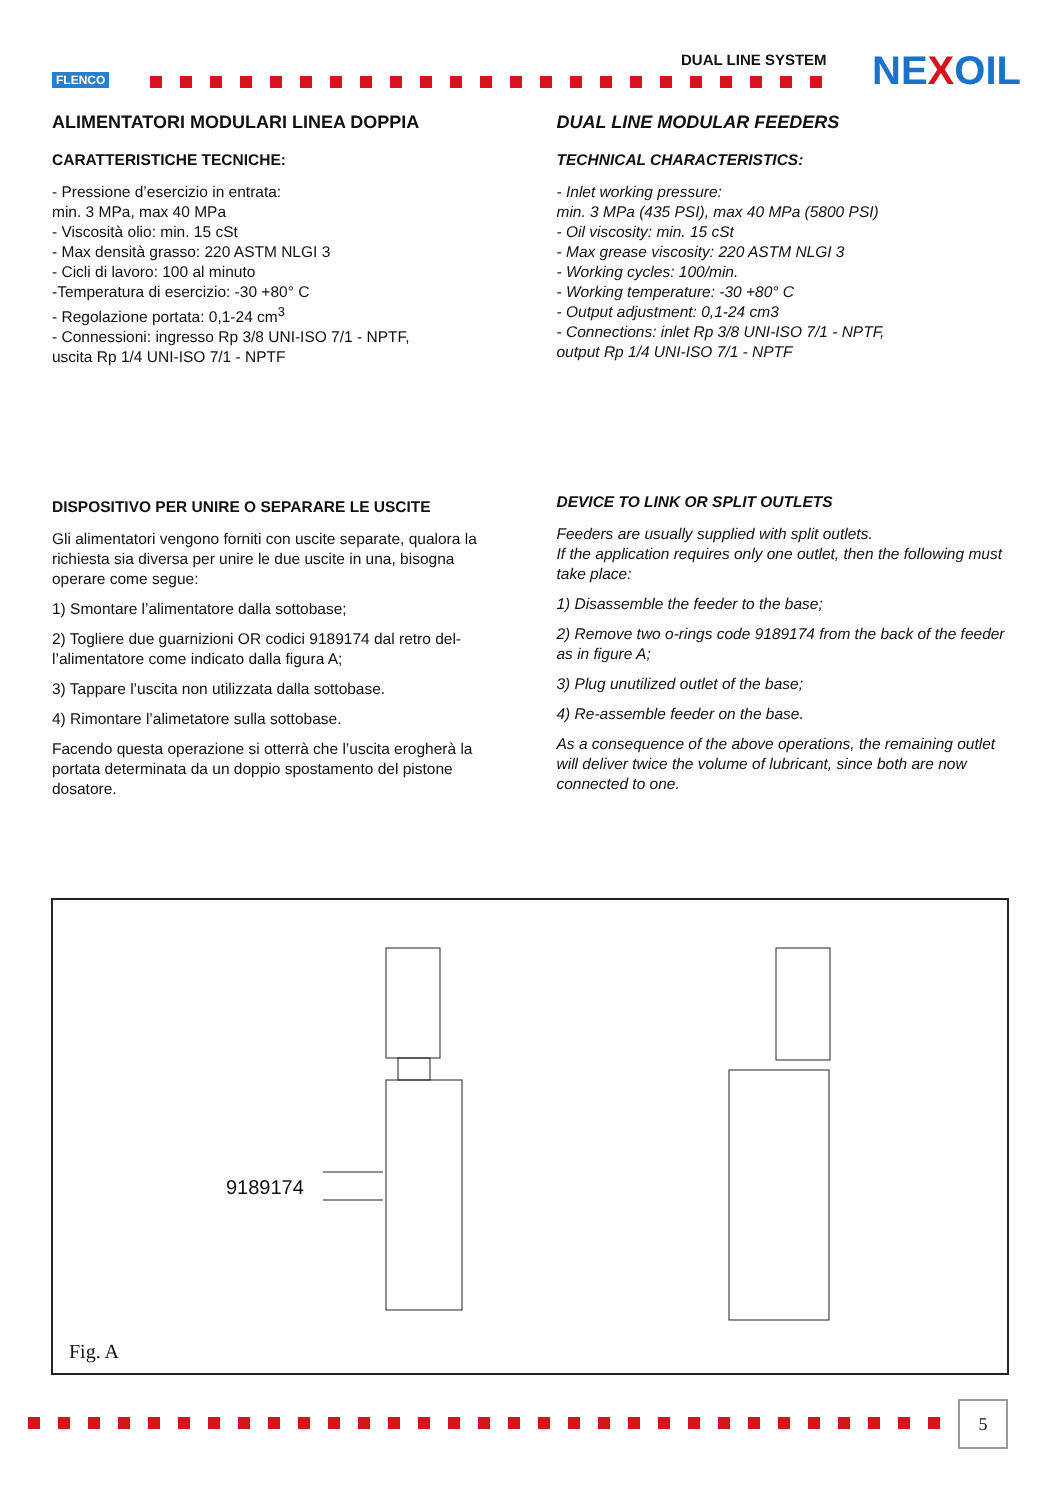FLENCO
DUAL LINE SYSTEM NEXOIL
ALIMENTATORI MODULARI LINEA DOPPIA
CARATTERISTICHE TECNICHE:
- Pressione d’esercizio in entrata:
min. 3 MPa, max 40 MPa
- Viscosità olio: min. 15 cSt
- Max densità grasso: 220 ASTM NLGI 3
- Cicli di lavoro: 100 al minuto
-Temperatura di esercizio: -30 +80° C
- Regolazione portata: 0,1-24 cm<sup>3</sup>
- Connessioni: ingresso Rp 3/8 UNI-ISO 7/1 - NPTF,
uscita Rp 1/4 UNI-ISO 7/1 - NPTF
DISPOSITIVO PER UNIRE O SEPARARE LE USCITE
Gli alimentatori vengono forniti con uscite separate, qualora la richiesta sia diversa per unire le due uscite in una, bisogna operare come segue:
1) Smontare l’alimentatore dalla sottobase;
2) Togliere due guarnizioni OR codici 9189174 dal retro del-l’alimentatore come indicato dalla figura A;
3) Tappare l’uscita non utilizzata dalla sottobase.
4) Rimontare l’alimetatore sulla sottobase.
Facendo questa operazione si otterrà che l’uscita erogherà la portata determinata da un doppio spostamento del pistone dosatore.
DUAL LINE MODULAR FEEDERS
TECHNICAL CHARACTERISTICS:
- Inlet working pressure:
min. 3 MPa (435 PSI), max 40 MPa (5800 PSI)
- Oil viscosity: min. 15 cSt
- Max grease viscosity: 220 ASTM NLGI 3
- Working cycles: 100/min.
- Working temperature: -30 +80° C
- Output adjustment: 0,1-24 cm3
- Connections: inlet Rp 3/8 UNI-ISO 7/1 - NPTF,
output Rp 1/4 UNI-ISO 7/1 - NPTF
DEVICE TO LINK OR SPLIT OUTLETS
Feeders are usually supplied with split outlets.
If the application requires only one outlet, then the following must take place:
1) Disassemble the feeder to the base;
2) Remove two o-rings code 9189174 from the back of the feeder as in figure A;
3) Plug unutilized outlet of the base;
4) Re-assemble feeder on the base.
As a consequence of the above operations, the remaining outlet will deliver twice the volume of lubricant, since both are now connected to one.
9189174
Fig. A
5